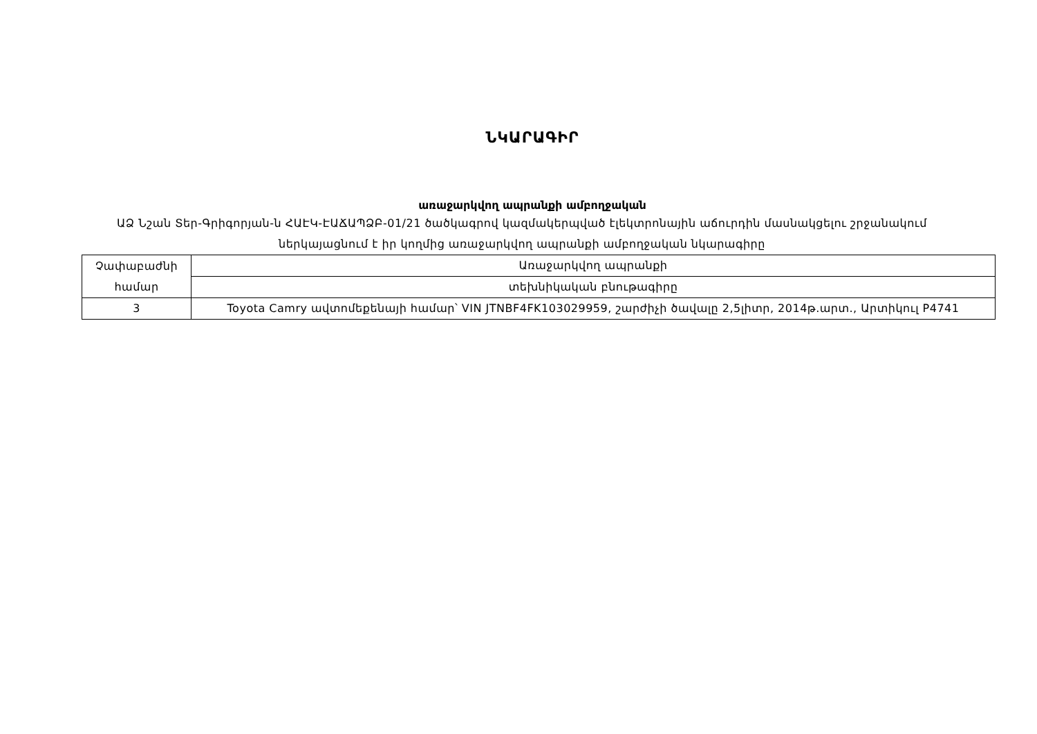ՆԿԱՐԱԳԻՐ
առաջարկվող ապրանքի ամբողջական
ԱՁ Նշան Տեր-Գրիգորյան-ն ՀԱԷԿ-ԷԱՃԱՊՁԲ-01/21 ծածկագրով կազմակերպված էլեկտրոնային աճուրդին մասնակցելու շրջանակում ներկայացնում է իր կողմից առաջարկվող ապրանքի ամբողջական նկարագիրը
| Չափաբաժնի համար | Առաջարկվող ապրանքի |
| | տեխնիկական բնութագիրը |
| 3 | Toyota Camry ավտոմեքենայի համար՝ VIN JTNBF4FK103029959, շարժիչի ծավալը 2,5լիտր, 2014թ.արտ., Արտիկուլ P4741 |